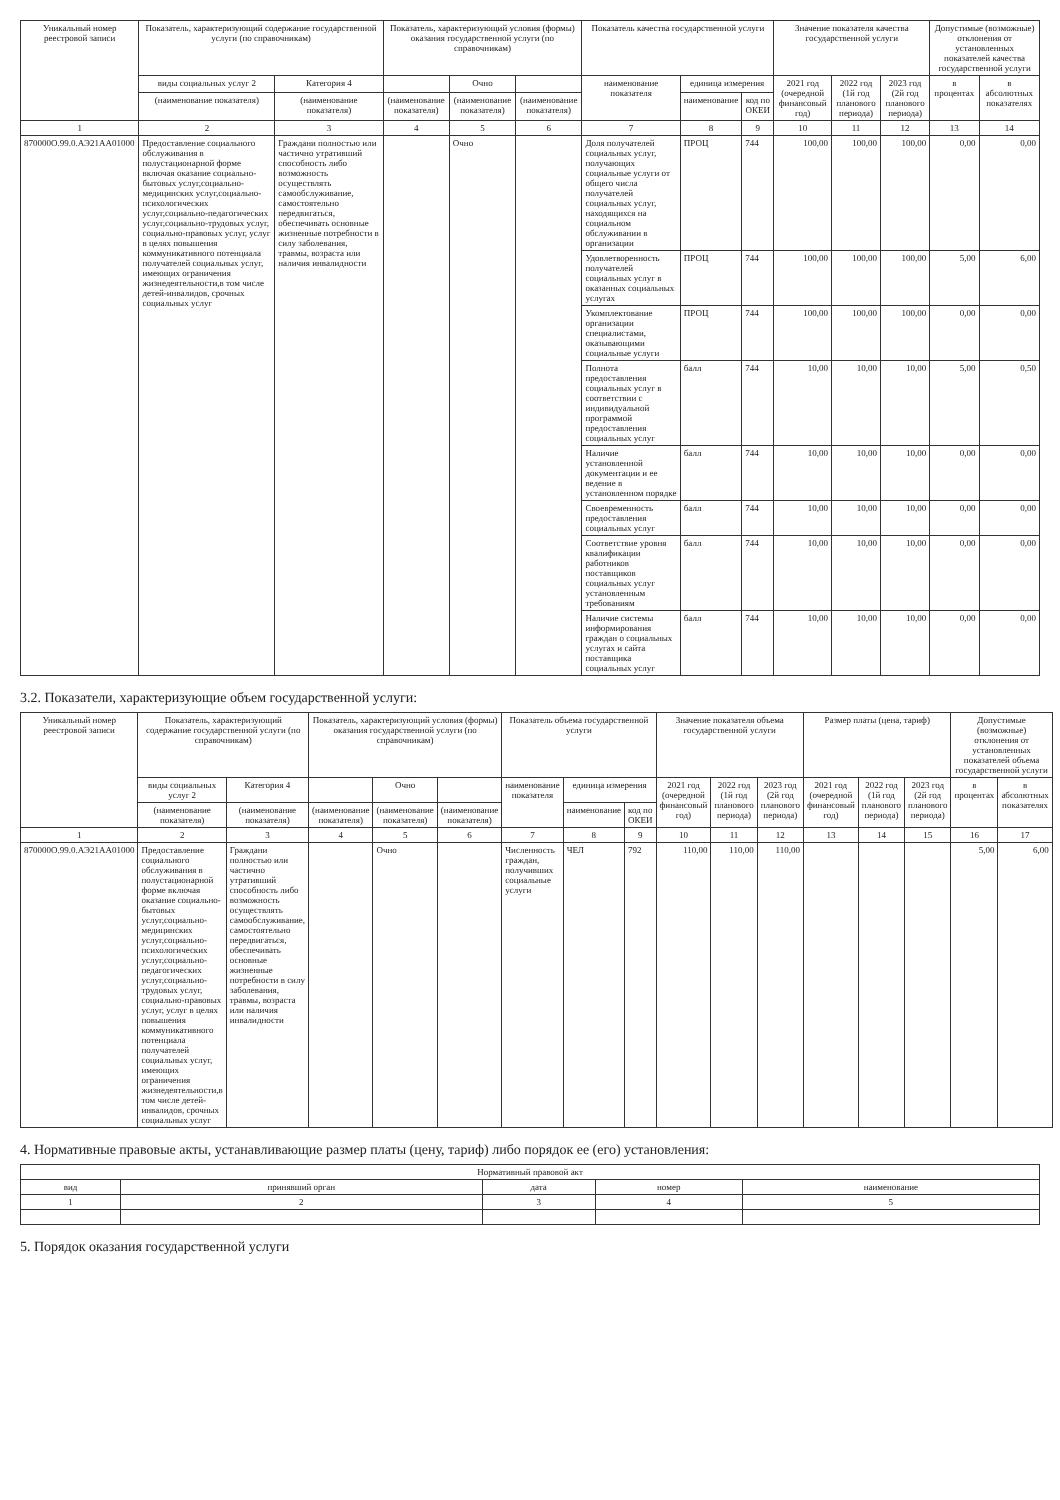| Уникальный номер реестровой записи | Показатель, характеризующий содержание государственной услуги (по справочникам) | | Показатель, характеризующий условия (формы) оказания государственной услуги (по справочникам) | | | Показатель качества государственной услуги | | | Значение показателя качества государственной услуги | | | Допустимые (возможные) отклонения от установленных показателей качества государственной услуги | |
| --- | --- | --- | --- | --- | --- | --- | --- | --- | --- | --- | --- | --- | --- |
| | виды социальных услуг 2 | Категория 4 | | Очно | | наименование показателя | единица измерения | | 2021 год (очередной финансовый год) | 2022 год (1й год планового периода) | 2023 год (2й год планового периода) | в процентах | в абсолютных показателях |
| | (наименование показателя) | (наименование показателя) | (наименование показателя) | (наименование показателя) | (наименование показателя) | | наименование | код по ОКЕИ | | | | | |
| 1 | 2 | 3 | 4 | 5 | 6 | 7 | 8 | 9 | 10 | 11 | 12 | 13 | 14 |
| 870000О.99.0.АЭ21АА01000 | Предоставление социального обслуживания в полустационарной форме включая оказание социально-бытовых услуг,социально-медицинских услуг,социально-психологических услуг,социально-педагогических услуг,социально-трудовых услуг, социально-правовых услуг, услуг в целях повышения коммуникативного потенциала получателей социальных услуг, имеющих ограничения жизнедеятельности,в том числе детей-инвалидов, срочных социальных услуг | Граждани полностью или частично утративший способность либо возможность осуществлять самообслуживание, самостоятельно передвигаться, обеспечивать основные жизненные потребности в силу заболевания, травмы, возраста или наличия инвалидности | | Очно | | Доля получателей социальных услуг, получающих социальные услуги от общего числа получателей социальных услуг, находящихся на социальном обслуживании в организации | ПРОЦ | 744 | 100,00 | 100,00 | 100,00 | 0,00 | 0,00 |
| | | | | | | Удовлетворенность получателей социальных услуг в оказанных социальных услугах | ПРОЦ | 744 | 100,00 | 100,00 | 100,00 | 5,00 | 6,00 |
| | | | | | | Укомплектование организации специалистами, оказывающими социальные услуги | ПРОЦ | 744 | 100,00 | 100,00 | 100,00 | 0,00 | 0,00 |
| | | | | | | Полнота предоставления социальных услуг в соответствии с индивидуальной программой предоставления социальных услуг | балл | 744 | 10,00 | 10,00 | 10,00 | 5,00 | 0,50 |
| | | | | | | Наличие установленной документации и ее ведение в установленном порядке | балл | 744 | 10,00 | 10,00 | 10,00 | 0,00 | 0,00 |
| | | | | | | Своевременность предоставления социальных услуг | балл | 744 | 10,00 | 10,00 | 10,00 | 0,00 | 0,00 |
| | | | | | | Соответствие уровня квалификации работников поставщиков социальных услуг установленным требованиям | балл | 744 | 10,00 | 10,00 | 10,00 | 0,00 | 0,00 |
| | | | | | | Наличие системы информирования граждан о социальных услугах и сайта поставщика социальных услуг | балл | 744 | 10,00 | 10,00 | 10,00 | 0,00 | 0,00 |
3.2. Показатели, характеризующие объем государственной услуги:
| Уникальный номер реестровой записи | Показатель, характеризующий содержание государственной услуги (по справочникам) | | Показатель, характеризующий условия (формы) оказания государственной услуги (по справочникам) | | | Показатель объема государственной услуги | | | Значение показателя объема государственной услуги | | | Размер платы (цена, тариф) | | | Допустимые (возможные) отклонения от установленных показателей объема государственной услуги | |
| --- | --- | --- | --- | --- | --- | --- | --- | --- | --- | --- | --- | --- | --- | --- | --- | --- |
| | виды социальных услуг 2 | Категория 4 | | Очно | | наименование показателя | единица измерения | | 2021 год (очередной финансовый год) | 2022 год (1й год планового периода) | 2023 год (2й год планового периода) | 2021 год (очередной финансовый год) | 2022 год (1й год планового периода) | 2023 год (2й год планового периода) | в процентах | в абсолютных показателях |
| | (наименование показателя) | (наименование показателя) | (наименование показателя) | (наименование показателя) | (наименование показателя) | | наименование | код по ОКЕИ | | | | | | | | |
| 1 | 2 | 3 | 4 | 5 | 6 | 7 | 8 | 9 | 10 | 11 | 12 | 13 | 14 | 15 | 16 | 17 |
| 870000О.99.0.АЭ21АА01000 | Предоставление социального обслуживания в полустационарной форме включая оказание социально-бытовых услуг,социально-медицинских услуг,социально-психологических услуг,социально-педагогических услуг,социально-трудовых услуг, социально-правовых услуг, услуг в целях повышения коммуникативного потенциала получателей социальных услуг, имеющих ограничения жизнедеятельности,в том числе детей-инвалидов, срочных социальных услуг | Граждани полностью или частично утративший способность либо возможность осуществлять самообслуживание, самостоятельно передвигаться, обеспечивать основные жизненные потребности в силу заболевания, травмы, возраста или наличия инвалидности | | Очно | | Численность граждан, получивших социальные услуги | ЧЕЛ | 792 | 110,00 | 110,00 | 110,00 | | | | 5,00 | 6,00 |
4. Нормативные правовые акты, устанавливающие размер платы (цену, тариф) либо порядок ее (его) установления:
| Нормативный правовой акт | | | | |
| --- | --- | --- | --- | --- |
| вид | принявший орган | дата | номер | наименование |
| 1 | 2 | 3 | 4 | 5 |
5. Порядок оказания государственной услуги